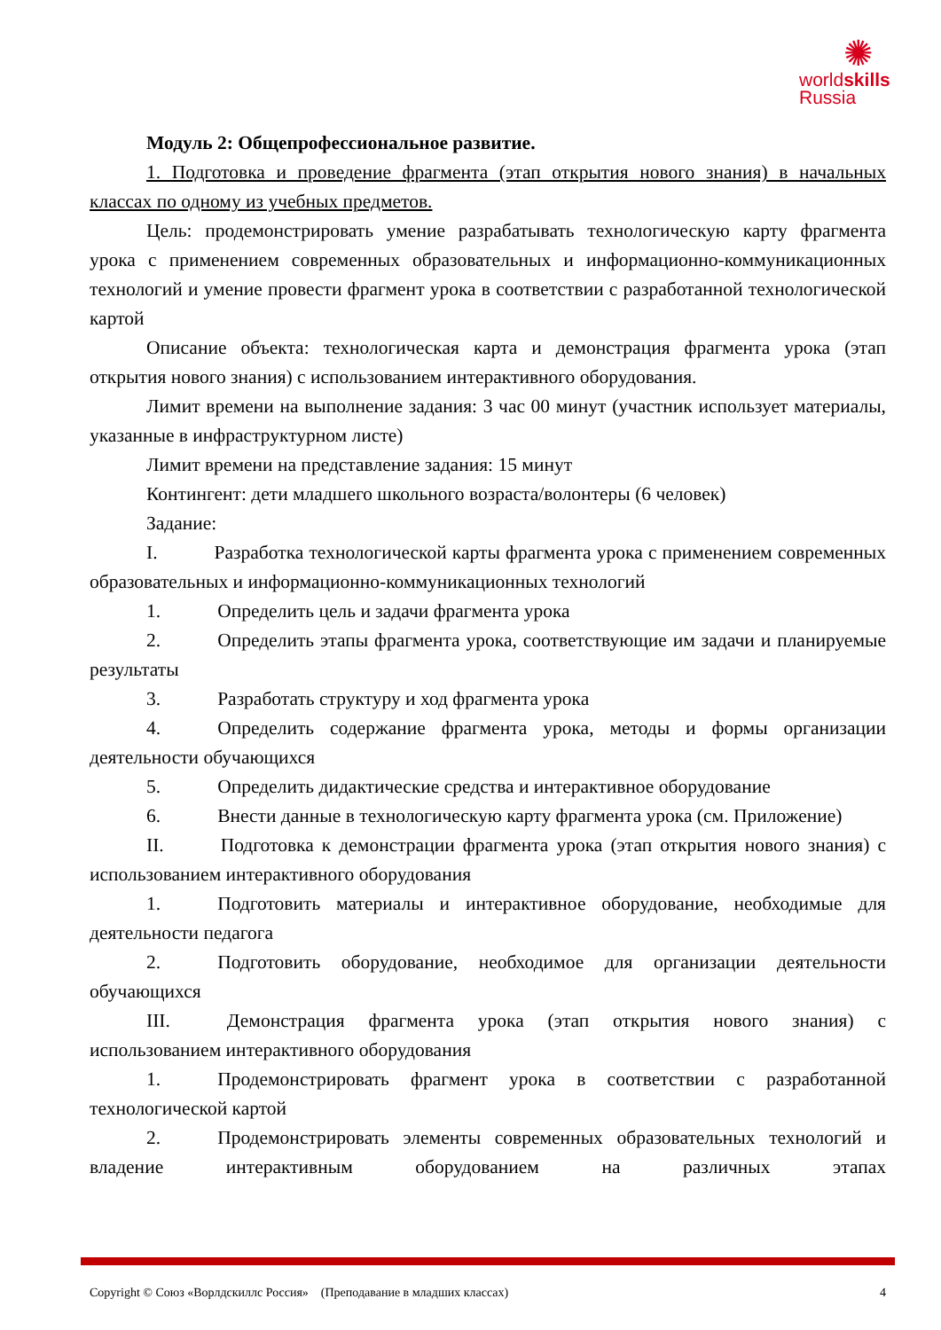✺
worldskills
Russia
Модуль 2: Общепрофессиональное развитие.
1. Подготовка и проведение фрагмента (этап открытия нового знания) в начальных классах по одному из учебных предметов.
Цель: продемонстрировать умение разрабатывать технологическую карту фрагмента урока с применением современных образовательных и информационно-коммуникационных технологий и умение провести фрагмент урока в соответствии с разработанной технологической картой
Описание объекта: технологическая карта и демонстрация фрагмента урока (этап открытия нового знания) с использованием интерактивного оборудования.
Лимит времени на выполнение задания: 3 час 00 минут (участник использует материалы, указанные в инфраструктурном листе)
Лимит времени на представление задания: 15 минут
Контингент: дети младшего школьного возраста/волонтеры (6 человек)
Задание:
I. Разработка технологической карты фрагмента урока с применением современных образовательных и информационно-коммуникационных технологий
1. Определить цель и задачи фрагмента урока
2. Определить этапы фрагмента урока, соответствующие им задачи и планируемые результаты
3. Разработать структуру и ход фрагмента урока
4. Определить содержание фрагмента урока, методы и формы организации деятельности обучающихся
5. Определить дидактические средства и интерактивное оборудование
6. Внести данные в технологическую карту фрагмента урока (см. Приложение)
II. Подготовка к демонстрации фрагмента урока (этап открытия нового знания) с использованием интерактивного оборудования
1. Подготовить материалы и интерактивное оборудование, необходимые для деятельности педагога
2. Подготовить оборудование, необходимое для организации деятельности обучающихся
III. Демонстрация фрагмента урока (этап открытия нового знания) с использованием интерактивного оборудования
1. Продемонстрировать фрагмент урока в соответствии с разработанной технологической картой
2. Продемонстрировать элементы современных образовательных технологий и владение интерактивным оборудованием на различных этапах
Copyright © Союз «Ворлдскиллс Россия» (Преподавание в младших классах) 4